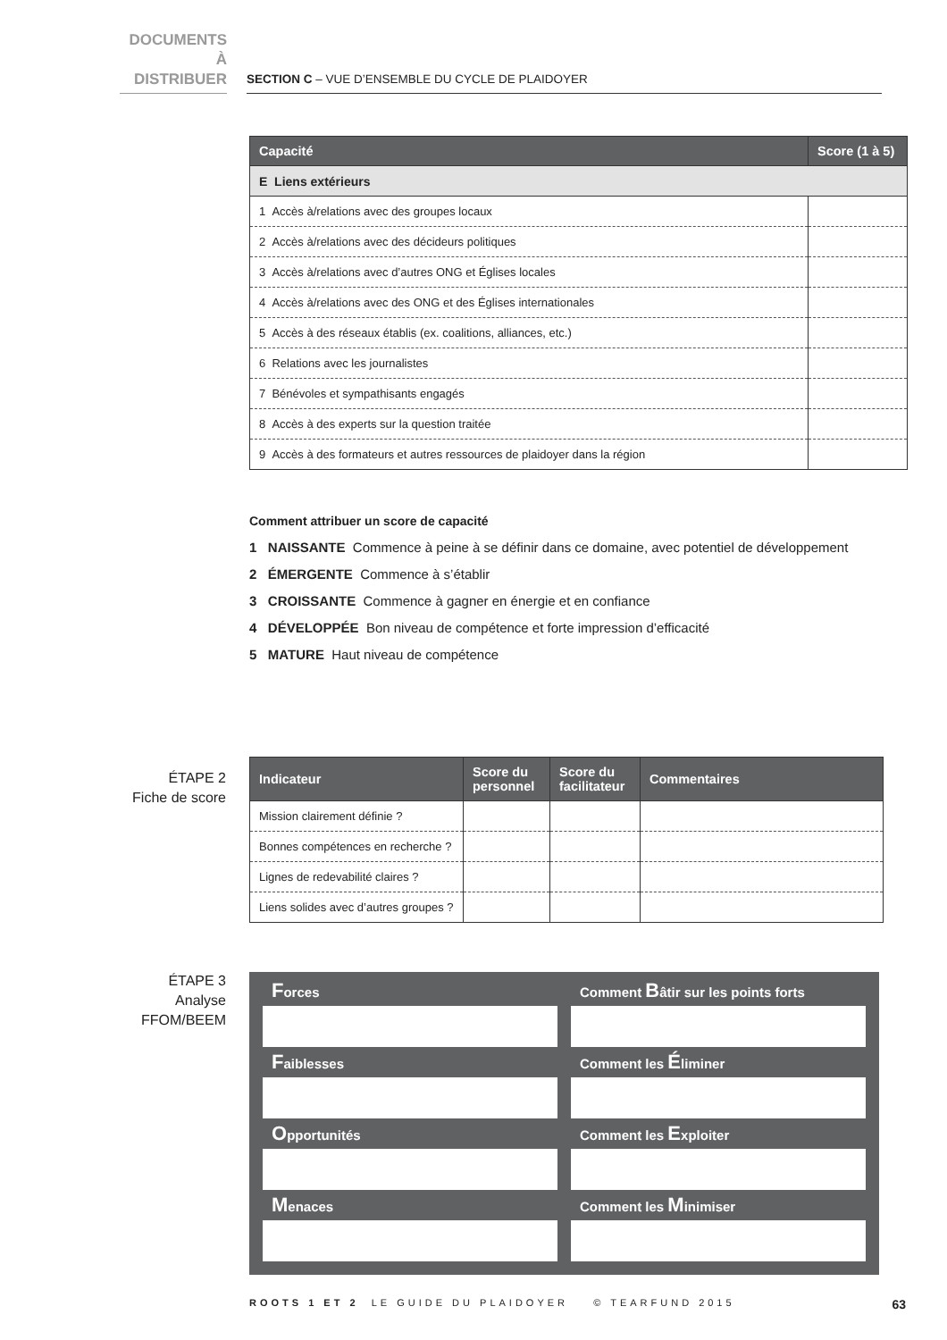DOCUMENTS
À DISTRIBUER
SECTION C – VUE D’ENSEMBLE DU CYCLE DE PLAIDOYER
| Capacité | Score (1 à 5) |
| --- | --- |
| E Liens extérieurs | |
| 1 Accès à/relations avec des groupes locaux | |
| 2 Accès à/relations avec des décideurs politiques | |
| 3 Accès à/relations avec d’autres ONG et Églises locales | |
| 4 Accès à/relations avec des ONG et des Églises internationales | |
| 5 Accès à des réseaux établis (ex. coalitions, alliances, etc.) | |
| 6 Relations avec les journalistes | |
| 7 Bénévoles et sympathisants engagés | |
| 8 Accès à des experts sur la question traitée | |
| 9 Accès à des formateurs et autres ressources de plaidoyer dans la région | |
Comment attribuer un score de capacité
1 NAISSANTE Commence à peine à se définir dans ce domaine, avec potentiel de développement
2 ÉMERGENTE Commence à s’établir
3 CROISSANTE Commence à gagner en énergie et en confiance
4 DÉVELOPPÉE Bon niveau de compétence et forte impression d’efficacité
5 MATURE Haut niveau de compétence
ÉTAPE 2
Fiche de score
| Indicateur | Score du personnel | Score du facilitateur | Commentaires |
| --- | --- | --- | --- |
| Mission clairement définie ? | | | |
| Bonnes compétences en recherche ? | | | |
| Lignes de redevabilité claires ? | | | |
| Liens solides avec d’autres groupes ? | | | |
ÉTAPE 3
Analyse
FFOM/BEEM
Forces
Comment Bâtir sur les points forts
Faiblesses
Comment les Éliminer
Opportunités
Comment les Exploiter
Menaces
Comment les Minimiser
ROOTS 1 ET 2 LE GUIDE DU PLAIDOYER © TEARFUND 2015 63